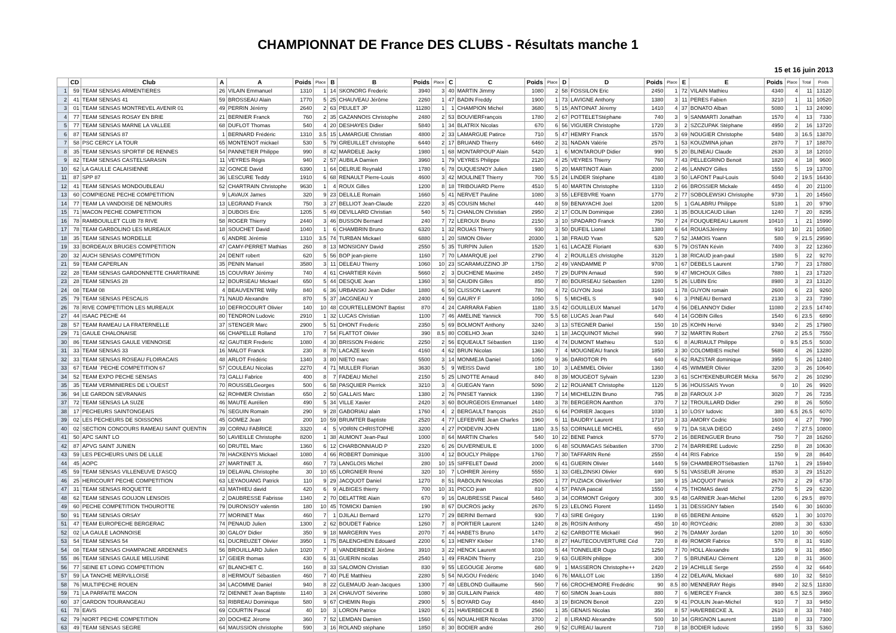CHAMPIONNAT DE France DES CLUBS - Résultats manche 1
15 et 16 juin 2013
| | CD | Club | A | A | Poids | Place | B | B | Poids | Place | C | C | Poids | Place | D | D | Poids | Place | E | E | Poids | Place | Total | Poids |
| --- | --- | --- | --- | --- | --- | --- | --- | --- | --- | --- | --- | --- | --- | --- | --- | --- | --- | --- | --- | --- | --- | --- | --- | --- |
| 1 | 59 | TEAM SENSAS ARMENTIERES | 26 | VILAIN Emmanuel | 1310 | 1 | 14 | SKONORG Frederic | 3940 | 3 | 40 | MARTIN Jimmy | 1080 | 2 | 58 | FOSSILON Eric | 2450 | 1 | 72 | VILAIN Mathieu | 4340 | 4 | 11 | 13120 |
| 2 | 41 | TEAM SENSAS 41 | 59 | BROSSEAU Alain | 1770 | 5 | 25 | CHAUVEAU Jérôme | 2260 | 1 | 47 | BADIN Freddy | 1900 | 1 | 73 | LAVIGNE Anthony | 1380 | 3 | 11 | PERES Fabien | 3210 | 1 | 11 | 10520 |
| 3 | 01 | TEAM SENSAS MONTREVEL AVENIR 01 | 49 | PERRIN Jérémy | 2640 | 2 | 63 | PEULET JP | 11280 | 1 | 1 | CHAMPION Michel | 3680 | 5 | 15 | ANTOINAT Jéremy | 1410 | 4 | 37 | BONATO Alban | 5080 | 1 | 13 | 24090 |
| 4 | 77 | TEAM SENSAS ROSAY EN BRIE | 21 | BERNIER Franck | 760 | 2 | 35 | GAZANNOIS Christophe | 2480 | 2 | 53 | BOUVIERFrançois | 1780 | 2 | 67 | POTTELETStéphane | 740 | 3 | 9 | SANMARTI Jonathan | 1570 | 4 | 13 | 7330 |
| 5 | 77 | TEAM SENSAS MARNE LA VALLEE | 68 | DUFLOT Thomas | 540 | 4 | 20 | DESHAYES Didier | 5840 | 1 | 34 | BLATRIX Nicolas | 670 | 6 | 56 | VIGUIER Christophe | 1720 | 3 | 2 | SZCZUPAK Stéphane | 4950 | 2 | 16 | 13720 |
| 6 | 87 | TEAM SENSAS 87 | 1 | BERNARD Frédéric | 1310 | 3.5 | 15 | LAMARGUE Christian | 4800 | 2 | 33 | LAMARGUE Patirce | 710 | 5 | 47 | HEMRY Franck | 1570 | 3 | 69 | NOUGIER Christophe | 5480 | 3 | 16.5 | 13870 |
| 7 | 58 | PSC CERCY LA TOUR | 65 | MONTENOT mickael | 530 | 5 | 79 | GREUILLET christophe | 6440 | 2 | 17 | BRUAND Thierry | 6460 | 2 | 31 | NADAN Valérie | 2570 | 1 | 53 | KOUZMINA johan | 2870 | 7 | 17 | 18870 |
| 8 | 35 | TEAM SENSAS SPORTIF DE RENNES | 54 | PANNETIER Philippe | 990 | 8 | 42 | MARDELE Jacky | 1980 | 1 | 68 | MONTARPOUP Alain | 5420 | 1 | 6 | MONTAROUP Didier | 990 | 5 | 20 | BLINEAU Claude | 2630 | 3 | 18 | 12010 |
| 9 | 82 | TEAM SENSAS CASTELSARASIN | 11 | VEYRES Régis | 940 | 2 | 57 | AUBILA Damien | 3960 | 1 | 79 | VEYRES Philippe | 2120 | 4 | 25 | VEYRES Thierry | 760 | 7 | 43 | PELLEGRINO Benoit | 1820 | 4 | 18 | 9600 |
| 10 | 62 | LA GAULLE CALAISIENNE | 32 | GONCE David | 6390 | 1 | 64 | DELRUE Reynald | 1780 | 6 | 78 | DUQUESNOY Julien | 1980 | 5 | 20 | MARTINOT Alain | 2000 | 2 | 46 | LANNOY Gilles | 1550 | 5 | 19 | 13700 |
| 11 | 87 | SPP 87 | 36 | LESCURE Teddy | 1910 | 6 | 68 | RENAULT Pierre-Louis | 4600 | 3 | 42 | MOULINET Thierry | 700 | 5.5 | 24 | LINDER Stéphane | 4180 | 3 | 50 | LAFONT Paul-Louis | 5040 | 2 | 19.5 | 16430 |
| 12 | 41 | TEAM SENSAS MONDOUBLEAU | 52 | CHARTRAIN Christophe | 9630 | 1 | 4 | ROUX Gilles | 1200 | 8 | 18 | TRIBOUARD Pierre | 4510 | 5 | 40 | MARTIN Christophe | 1310 | 2 | 66 | BROSSIER Mickale | 4450 | 4 | 20 | 21100 |
| 13 | 60 | COMPIEGNE PECHE COMPETITION | 9 | LAVAUX James | 320 | 9 | 23 | DELILLE Romain | 1660 | 5 | 41 | NERVET Pauline | 1080 | 3 | 55 | LEFEBVRE Yoann | 1770 | 2 | 77 | SOBOLEWSKI Christophe | 9730 | 1 | 20 | 14560 |
| 14 | 77 | TEAM LA VANDOISE DE NEMOURS | 13 | LEGRAND Franck | 750 | 3 | 27 | BELLIOT Jean-Claude | 2220 | 3 | 45 | COUSIN Michel | 440 | 8 | 59 | BENAYACHI Joel | 1200 | 5 | 1 | GALABRU Philippe | 5180 | 1 | 20 | 9790 |
| 15 | 71 | MACON PECHE COMPETITION | 3 | DUBOIS Eric | 1205 | 5 | 49 | DEVILLARD Christian | 540 | 5 | 71 | CHANLON Christian | 2950 | 2 | 17 | COLIN Dominique | 2360 | 1 | 35 | BOULICAUD Lilian | 1240 | 7 | 20 | 8295 |
| 16 | 78 | RAMBOUILLET CLUB 78 RIVE | 58 | ROGER Thierry | 2440 | 3 | 46 | BUSSON Bernard | 240 | 7 | 72 | LEROUX Bruno | 2150 | 3 | 10 | SPADARO Franck | 750 | 7 | 24 | FOUQUEREAU Laurent | 10410 | 1 | 21 | 15990 |
| 17 | 78 | TEAM GARBOLINO LES MUREAUX | 18 | SOUCHET David | 1040 | 1 | 6 | CHAMBRIN Bruno | 6320 | 1 | 32 | ROUAS Thierry | 930 | 3 | 50 | DUFEIL Lionel | 1380 | 6 | 64 | ROUASJérémy | 910 | 10 | 21 | 10580 |
| 18 | 35 | TEAM SENSAS MORDELLE | 6 | ANDRE Jérémie | 1310 | 3.5 | 74 | TURBAN Mickael | 6880 | 1 | 20 | SIMON Olivier | 20300 | 1 | 38 | FRAUD Yvan | 520 | 7 | 52 | JAMOIS Yoann | 580 | 9 | 21.5 | 29590 |
| 19 | 33 | BORDEAUX BRUGES COMPETITION | 47 | CAMY-PERRET Mathias | 260 | 8 | 13 | MONSIGNY David | 2550 | 5 | 35 | TURPIN Julien | 1520 | 1 | 61 | LACAZE Floriant | 630 | 5 | 79 | OSTAN Kévin | 7400 | 3 | 22 | 12360 |
| 20 | 32 | AUCH SENSAS COMPETITION | 24 | DENIT robert | 620 | 5 | 56 | BOP jean-pierre | 1160 | 7 | 70 | LAMARQUE joel | 2790 | 4 | 2 | ROUILLES christophe | 3120 | 1 | 38 | RICAUD jean-paul | 1580 | 5 | 22 | 9270 |
| 21 | 59 | TEAM CAPERLAN | 35 | PENIN Manuel | 3580 | 3 | 11 | DELEAU Thierry | 1060 | 10 | 23 | SCARAMUZZINO JP | 1750 | 2 | 49 | VANDAMME P | 9700 | 1 | 67 | DEBELS Laurent | 1790 | 7 | 23 | 17880 |
| 22 | 28 | TEAM SENSAS GARDONNETTE CHARTRAINE | 15 | COUVRAY Jérémy | 740 | 4 | 61 | CHARTIER Kévin | 5660 | 2 | 3 | DUCHENE Maxime | 2450 | 7 | 29 | DUPIN Arnaud | 590 | 9 | 47 | MICHOUX Gilles | 7880 | 1 | 23 | 17320 |
| 23 | 28 | TEAM SENSAS 28 | 12 | BOURSEAU Mickael | 650 | 5 | 44 | DESQUE Jean | 1360 | 3 | 58 | CAUDIN Gilles | 850 | 7 | 80 | BOURSEAU Sébastien | 1280 | 5 | 26 | LUBIN Eric | 8980 | 3 | 23 | 13120 |
| 24 | 08 | TEAM 08 | 4 | BEAUVENTRE Willy | 840 | 6 | 36 | URBANSKI Jean Didier | 1880 | 6 | 50 | CLISSON Laurent | 780 | 4 | 72 | GUYON José | 3160 | 1 | 78 | GUYON romain | 2600 | 6 | 23 | 9260 |
| 25 | 79 | TEAM SENSAS PESCALIS | 71 | NAUD Alexandre | 870 | 5 | 37 | JACGNEAU Y | 2400 | 4 | 59 | GAURY F | 1050 | 5 | 5 | MICHEL S | 940 | 6 | 3 | PINEAU Bernard | 2130 | 3 | 23 | 7390 |
| 26 | 78 | RIVE COMPETITION LES MUREAUX | 10 | DEFROCOURT Olivier | 140 | 10 | 48 | COURTELLEMONT Baptist | 870 | 4 | 24 | CARRARA Fabien | 1180 | 3.5 | 42 | GOUILLEUX Manuel | 1470 | 4 | 56 | DELANNOY Didier | 11080 | 2 | 23.5 | 14740 |
| 27 | 44 | ISAAC PECHE 44 | 80 | TENDRON Ludovic | 2910 | 1 | 32 | LUCAS Christian | 1100 | 7 | 46 | AMELINE Yannick | 700 | 5.5 | 68 | LUCAS Jean Paul | 640 | 4 | 14 | GOBIN Gilles | 1540 | 6 | 23.5 | 6890 |
| 28 | 57 | TEAM RAMEAU LA FRATERNELLE | 37 | STENGER Marc | 2900 | 5 | 51 | DHONT Frederic | 2350 | 5 | 69 | BOLMONT Anthony | 3240 | 3 | 13 | STEGNER Daniel | 150 | 10 | 25 | KOHN Hervé | 9340 | 2 | 25 | 17980 |
| 29 | 71 | GAULE CHALONAISE | 66 | CHAPELLE Rolland | 170 | 7 | 54 | FLATTOT Olivier | 390 | 8.5 | 80 | COELHO Jean | 3240 | 1 | 18 | JACQUINOT Michel | 990 | 7 | 32 | MARTIN Robert | 2760 | 2 | 25.5 | 7550 |
| 30 | 86 | TEAM SENSAS GAULE VIENNOISE | 42 | GAUTIER Frederic | 1080 | 4 | 30 | BRISSON Frédéric | 2250 | 2 | 56 | EQUEAULT Sébastien | 1190 | 4 | 74 | DUMONT Mathieu | 510 | 6 | 8 | AURIAULT Philippe | 0 | 9.5 | 25.5 | 5030 |
| 31 | 33 | TEAM SENSAS 33 | 16 | MALOT Franck | 230 | 8 | 78 | LACAZE kevin | 4160 | 4 | 62 | BRUN Nicolas | 1360 | 7 | 4 | MOUGNEAU franck | 1850 | 3 | 30 | COLOMBIES michel | 5680 | 4 | 26 | 13280 |
| 32 | 33 | TEAM SENSAS ROSEAU FLOIRACAIS | 48 | ARLOT Frédéric | 1340 | 3 | 80 | NIETO marc | 5500 | 3 | 14 | MONMEJA Daniel | 1050 | 9 | 36 | DARIOTOR Ph | 640 | 6 | 62 | RAZSTAR dominique | 3950 | 5 | 26 | 12480 |
| 33 | 67 | TEAM `PECHE COMPETITION 67 | 57 | COULEAU Nicolas | 2270 | 4 | 71 | MULLER Florian | 3630 | 5 | 9 | WEISS David | 180 | 10 | 3 | LAEMMEL Olivier | 1360 | 4 | 45 | WIMMER Olivier | 3200 | 3 | 26 | 10640 |
| 34 | 52 | TEAM EXPO PECHE SENSAS | 73 | GALLI Fabrice | 400 | 8 | 7 | FADEAU Michel | 2150 | 5 | 25 | LINOTTE Arnaud | 840 | 8 | 39 | MOUGEOT Sylvain | 1230 | 3 | 61 | SCH?EKENBURGER Micka | 5670 | 2 | 26 | 10290 |
| 35 | 35 | TEAM VERMINIERES DE L'OUEST | 70 | ROUSSELGeorges | 500 | 6 | 58 | PASQUIER Pierrick | 3210 | 3 | 4 | GUEGAN Yann | 5090 | 2 | 12 | ROUANET Christophe | 1120 | 5 | 36 | HOUSSAIS Yvvon | 0 | 10 | 26 | 9920 |
| 36 | 94 | LE GARDON SEVRANAIS | 62 | ROHMER Christian | 650 | 2 | 50 | GALLAIS Marc | 1380 | 2 | 76 | PINSET Yannick | 1390 | 7 | 14 | MICHELIZIN Bruno | 795 | 8 | 28 | FAROUX J-P | 3020 | 7 | 26 | 7235 |
| 37 | 72 | TEAM SENSAS LA SUZE | 46 | MAUTE Aurélien | 490 | 5 | 34 | VILLE Xavier | 2420 | 3 | 60 | BOURGEOIS Emmanuel | 1480 | 3 | 78 | BERGERON Aanthon | 370 | 7 | 12 | TROUILLARD Didier | 290 | 8 | 26 | 5050 |
| 38 | 17 | PECHEURS SAINTONGEAIS | 76 | SEGUIN Romain | 290 | 9 | 28 | GABORIAU alain | 1760 | 4 | 2 | BERGAULT françois | 2610 | 6 | 64 | POIRIER Jacques | 1030 | 1 | 10 | LOSY ludovic | 380 | 6.5 | 26.5 | 6070 |
| 39 | 02 | LES PECHEURS DE SOISSONS | 45 | GOMEZ Jean | 200 | 10 | 59 | BRUMTER Baptiste | 2520 | 4 | 77 | LEFEBVRE Jean Charles | 1960 | 6 | 11 | BAUDRY Laurent | 1710 | 3 | 33 | AMORY Cedric | 1600 | 4 | 27 | 7990 |
| 40 | 02 | SECTION CONCOURS RAMEAU SAINT QUENTIN | 39 | CORNU FABRICE | 3320 | 4 | 5 | VOIRIN CHRISTOPHE | 3200 | 4 | 27 | POIDEVIN JOHN | 1180 | 3.5 | 53 | CORNAILLE MICHEL | 650 | 9 | 71 | DA SILVA DIEGO | 2450 | 7 | 27.5 | 10800 |
| 41 | 50 | APC SAINT LO | 50 | LAVIEILLE Christophe | 8200 | 1 | 38 | AUMONT Jean-Paul | 1000 | 8 | 64 | MARTIN Charles | 540 | 10 | 22 | BENE Patrick | 5770 | 2 | 16 | BERENGUER Bruno | 750 | 7 | 28 | 16260 |
| 42 | 87 | APVG SAINT JUNIEN | 60 | DRUTEL Marc | 1360 | 6 | 12 | CHARBONNIAUD P | 2320 | 6 | 26 | DUVERNEUIL E | 1000 | 6 | 48 | SOUMAGAS Sébastien | 3700 | 2 | 74 | BARRIERE Ludovic | 2250 | 8 | 28 | 10630 |
| 43 | 59 | LES PECHEURS UNIS DE LILLE | 78 | HACKENYS Mickael | 1080 | 4 | 66 | ROBERT Dominique | 3100 | 4 | 12 | BOUCLY Philippe | 1760 | 7 | 30 | TAFFARIN René | 2550 | 4 | 44 | RIS Fabrice | 150 | 9 | 28 | 8640 |
| 44 | 45 | AOPC | 27 | MARTINET JL | 460 | 7 | 73 | LANGLOIS Michel | 280 | 10 | 15 | SIFFELET David | 2000 | 6 | 41 | GUERIN Olivier | 1440 | 5 | 59 | CHAMBEROTSébastien | 11760 | 1 | 29 | 15940 |
| 45 | 59 | TEAM SENSAS VILLENEUVE D'ASCQ | 19 | DELAVAL Christophe | 30 | 10 | 65 | LORGNIER Rrené | 320 | 10 | 7 | LOHRER Jérémy | 5550 | 1 | 33 | GIELZINSKI Olivier | 690 | 5 | 51 | VASSEUR Jérome | 8530 | 3 | 29 | 15120 |
| 46 | 25 | HERICOURT PECHE COMPETITION | 63 | LEYAOUANG Patrick | 110 | 9 | 29 | JACQUOT Daniel | 1270 | 8 | 51 | RABOLIN Nnicolas | 2500 | 1 | 77 | PUZIACK Olivierlivier | 180 | 9 | 15 | JACQUOT Patrick | 2670 | 2 | 29 | 6730 |
| 47 | 31 | TEAM SENSAS ROQUETTE | 43 | MATHIEU david | 420 | 6 | 9 | ALBIGES thierry | 700 | 10 | 31 | PICCO jean | 810 | 4 | 57 | PAIVA pascal | 1550 | 4 | 75 | THOMAS david | 2750 | 5 | 29 | 6230 |
| 48 | 62 | TEAM SENSAS GOUJON LENSOIS | 2 | DAUBRESSE Fabrisse | 1340 | 2 | 70 | DELATTRE Alain | 670 | 9 | 16 | DAUBRESSE Pascal | 5460 | 3 | 34 | CORMONT Grégory | 300 | 9.5 | 48 | GARNIER Jean-Michel | 1200 | 6 | 29.5 | 8970 |
| 49 | 60 | PECHE COMPETITION THOUROTTE | 79 | DURONSOY valentin | 180 | 10 | 45 | TOMICKI Damien | 190 | 8 | 67 | DUCROS jacky | 2670 | 5 | 23 | LELONG Florent | 11450 | 1 | 31 | DESSIGNY fabien | 1540 | 6 | 30 | 16030 |
| 50 | 91 | TEAM SENSAS ORSAY | 77 | MORINET Max | 460 | 7 | 1 | DJILALI Bernard | 1270 | 7 | 29 | BERINI Bernard | 930 | 7 | 43 | SIRE Grégory | 1190 | 8 | 65 | BERENI Antoine | 6520 | 1 | 30 | 10370 |
| 51 | 47 | TEAM EUROPECHE BERGERAC | 74 | PENAUD Julien | 1300 | 2 | 62 | BOUDET Fabrice | 1260 | 7 | 8 | PORTIER Laurent | 1240 | 8 | 26 | ROSIN Anthony | 450 | 10 | 40 | ROYCédric | 2080 | 3 | 30 | 6330 |
| 52 | 02 | LA GAULE LAONNOISE | 30 | GALOY Didier | 350 | 9 | 18 | MARGERIN Yves | 2070 | 7 | 44 | HABETS Bruno | 1470 | 2 | 62 | CARBOTTE Mickaël | 960 | 2 | 76 | DAMAY Jordan | 1200 | 10 | 30 | 6050 |
| 53 | 54 | TEAM SENSAS 54 | 61 | DUCREUZET Olivier | 3950 | 1 | 75 | BALENGHEIN Edouard | 2200 | 6 | 13 | HENRY Kleber | 1740 | 8 | 27 | HAUTECOUVERTURE Céd | 720 | 8 | 49 | ROMOR Fabrice | 570 | 8 | 31 | 9180 |
| 54 | 08 | TEAM SENSAS CHAMPAGNE ARDENNES | 56 | BROUILLARD Julien | 1020 | 7 | 8 | VANDERBEKE Jérôme | 3910 | 3 | 22 | HENCK Laurent | 1030 | 5 | 44 | TONNELIER Ougo | 1250 | 7 | 70 | HOLL Alexandre | 1350 | 9 | 31 | 8560 |
| 55 | 86 | TEAM SENSAS GAULE MELUSINE | 17 | GEIER thomas | 430 | 6 | 31 | GUERIN nicolas | 2540 | 1 | 49 | FRADIN Thierry | 210 | 9 | 63 | GUERIN philippe | 300 | 7 | 5 | BRUNEAU Clément | 120 | 8 | 31 | 3600 |
| 56 | 77 | SEINE ET LOING COMPETITION | 67 | BLANCHET C. | 160 | 8 | 33 | SALOMON Christian | 830 | 9 | 55 | LEGOUGE Jérome | 680 | 9 | 1 | MASSERON Christophe++ | 2420 | 2 | 19 | ACHILLE Serge | 2550 | 4 | 32 | 6640 |
| 57 | 59 | LA TANCHE MERVILLOISE | 8 | HERMOUT Sébastien | 460 | 7 | 40 | PLE Matthieu | 2280 | 5 | 54 | NUGOU Frédéric | 1040 | 6 | 76 | MAILLOT Loic | 1350 | 4 | 22 | DELAVAL Mickael | 680 | 10 | 32 | 5810 |
| 58 | 76 | MULTIPECHE ROUEN | 34 | LACOMME Daniel | 940 | 8 | 22 | GLEMAUD Jean-Jacques | 1300 | 7 | 48 | LEBLOND Guillaume | 560 | 7 | 66 | CROCHEMORE Fredédric | 90 | 8.5 | 80 | MENNERAY Régis | 8940 | 2 | 32.5 | 11830 |
| 59 | 71 | LA PARFAITE MACON | 72 | DIENNET Jean Baptiste | 1140 | 3 | 24 | CHAUVOT Séverine | 1080 | 9 | 38 | GUILLAIN Patrick | 480 | 7 | 60 | SIMON Jean-Louis | 880 | 7 | 6 | MERCEY Franck | 380 | 6.5 | 32.5 | 3960 |
| 60 | 37 | GARDON TOURANGEAU | 53 | RIBREAU Dominique | 580 | 9 | 67 | CHEMIN Regis | 2900 | 5 | 5 | BOYARD Guy | 4840 | 3 | 19 | BIGNON Benoit | 220 | 9 | 41 | POULIN Jean-Michel | 910 | 7 | 33 | 9450 |
| 61 | 78 | EAVS | 69 | COURTIN Pascal | 40 | 10 | 3 | LORON Patrice | 1920 | 6 | 21 | HAVERBECKE B | 2560 | 1 | 35 | GENAIS Nicolas | 350 | 8 | 57 | HAVERBECKE JL | 2610 | 8 | 33 | 7480 |
| 62 | 79 | NIORT PECHE COMPETITION | 20 | DOCHEZ Jérome | 360 | 7 | 52 | LEMDAN Damien | 1560 | 6 | 66 | NOUALHIER Nicolas | 3700 | 2 | 8 | LIRAND Alexandre | 500 | 10 | 34 | GRIGNON Laurent | 1180 | 8 | 33 | 7300 |
| 63 | 49 | TEAM SENSAS SEGRE | 64 | MAUSSION christophe | 590 | 3 | 16 | ROLAND stéphane | 1850 | 8 | 30 | BODIER andré | 260 | 9 | 52 | CUREAU laurent | 710 | 8 | 18 | BODIER ludovic | 1950 | 5 | 33 | 5360 |